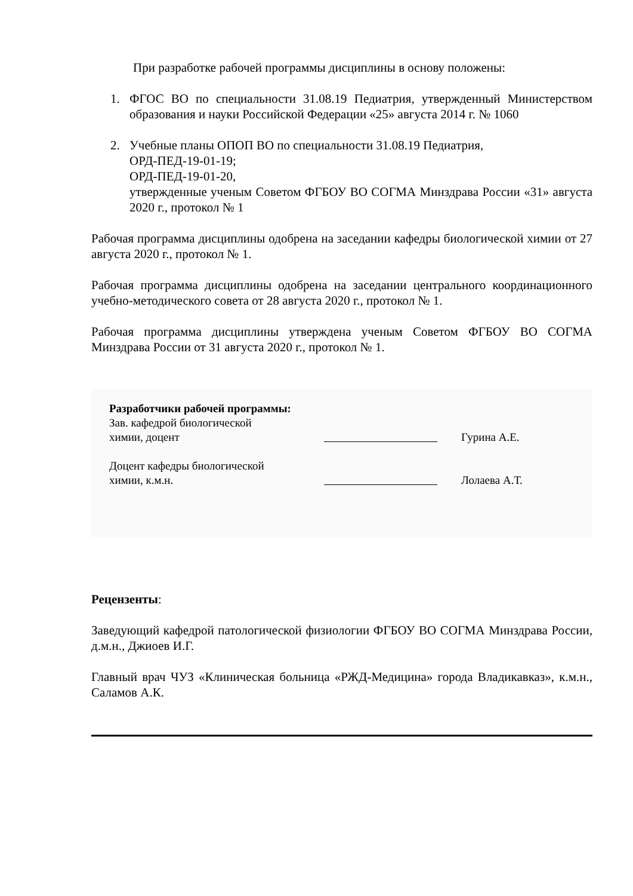При разработке рабочей программы дисциплины в основу положены:
1. ФГОС ВО по специальности 31.08.19 Педиатрия, утвержденный Министерством образования и науки Российской Федерации «25» августа 2014 г. № 1060
2. Учебные планы ОПОП ВО по специальности 31.08.19 Педиатрия,
ОРД-ПЕД-19-01-19;
ОРД-ПЕД-19-01-20,
утвержденные ученым Советом ФГБОУ ВО СОГМА Минздрава России «31» августа 2020 г., протокол № 1
Рабочая программа дисциплины одобрена на заседании кафедры биологической химии от 27 августа 2020 г., протокол № 1.
Рабочая программа дисциплины одобрена на заседании центрального координационного учебно-методического совета от 28 августа 2020 г., протокол № 1.
Рабочая программа дисциплины утверждена ученым Советом ФГБОУ ВО СОГМА Минздрава России от 31 августа 2020 г., протокол № 1.
Разработчики рабочей программы:
Зав. кафедрой биологической
химии, доцент Гурина А.Е.
Доцент кафедры биологической
химии, к.м.н. Лолаева А.Т.
Рецензенты:
Заведующий кафедрой патологической физиологии ФГБОУ ВО СОГМА Минздрава России, д.м.н., Джиоев И.Г.
Главный врач ЧУЗ «Клиническая больница «РЖД-Медицина» города Владикавказ», к.м.н., Саламов А.К.